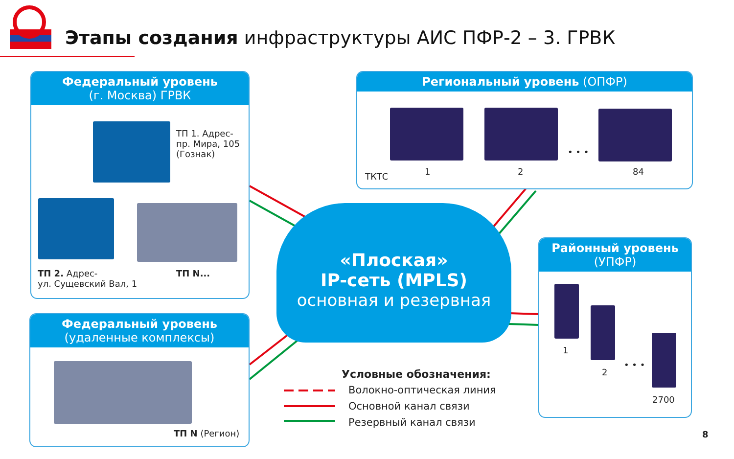Этапы создания инфраструктуры АИС ПФР-2 – 3. ГРВК
Федеральный уровень
(г. Москва) ГРВК
ТП 1. Адрес-пр. Мира, 105 (Гознак)
ТП N...
ТП 2. Адрес-
ул. Сущевский Вал, 1
Федеральный уровень
(удаленные комплексы)
ТП N (Регион)
Региональный уровень (ОПФР)
• • •
ТКТС 1 2 84
Районный уровень
(УПФР)
1
2
• • •
2700
«Плоская»
IP-сеть (MPLS)
основная и резервная
Условные обозначения:
Волокно-оптическая линия
Основной канал связи
Резервный канал связи
8